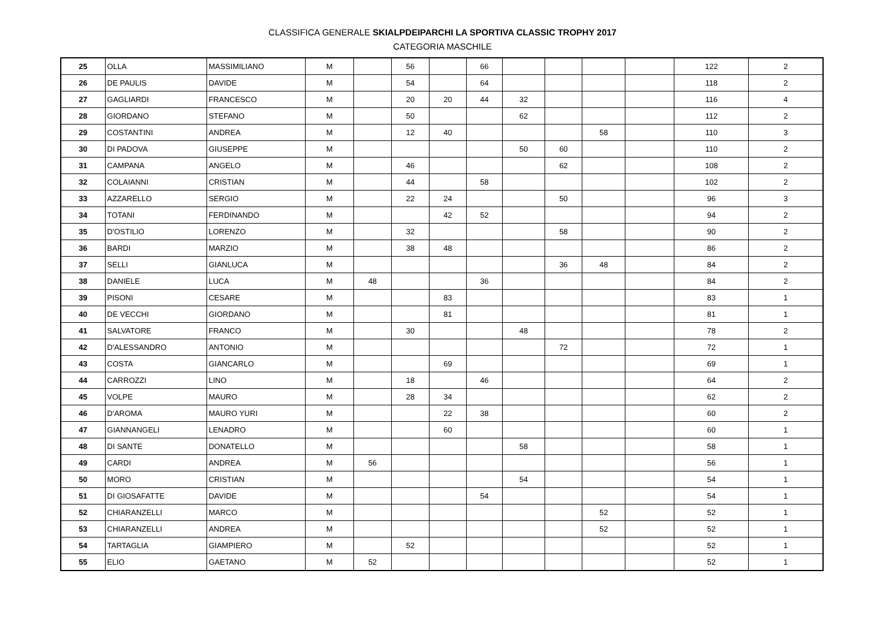CLASSIFICA GENERALE SKIALPDEIPARCHI LA SPORTIVA CLASSIC TROPHY 2017
CATEGORIA MASCHILE
| 25 | OLLA | MASSIMILIANO | M | | 56 | | 66 | | | | | 122 | 2 |
| 26 | DE PAULIS | DAVIDE | M | | 54 | | 64 | | | | | 118 | 2 |
| 27 | GAGLIARDI | FRANCESCO | M | | 20 | 20 | 44 | 32 | | | | 116 | 4 |
| 28 | GIORDANO | STEFANO | M | | 50 | | | 62 | | | | 112 | 2 |
| 29 | COSTANTINI | ANDREA | M | | 12 | 40 | | | | 58 | | 110 | 3 |
| 30 | DI PADOVA | GIUSEPPE | M | | | | | 50 | 60 | | | 110 | 2 |
| 31 | CAMPANA | ANGELO | M | | 46 | | | | 62 | | | 108 | 2 |
| 32 | COLAIANNI | CRISTIAN | M | | 44 | | 58 | | | | | 102 | 2 |
| 33 | AZZARELLO | SERGIO | M | | 22 | 24 | | | 50 | | | 96 | 3 |
| 34 | TOTANI | FERDINANDO | M | | | 42 | 52 | | | | | 94 | 2 |
| 35 | D'OSTILIO | LORENZO | M | | 32 | | | | 58 | | | 90 | 2 |
| 36 | BARDI | MARZIO | M | | 38 | 48 | | | | | | 86 | 2 |
| 37 | SELLI | GIANLUCA | M | | | | | | 36 | 48 | | 84 | 2 |
| 38 | DANIELE | LUCA | M | 48 | | | 36 | | | | | 84 | 2 |
| 39 | PISONI | CESARE | M | | | 83 | | | | | | 83 | 1 |
| 40 | DE VECCHI | GIORDANO | M | | | 81 | | | | | | 81 | 1 |
| 41 | SALVATORE | FRANCO | M | | 30 | | | 48 | | | | 78 | 2 |
| 42 | D'ALESSANDRO | ANTONIO | M | | | | | | 72 | | | 72 | 1 |
| 43 | COSTA | GIANCARLO | M | | | 69 | | | | | | 69 | 1 |
| 44 | CARROZZI | LINO | M | | 18 | | 46 | | | | | 64 | 2 |
| 45 | VOLPE | MAURO | M | | 28 | 34 | | | | | | 62 | 2 |
| 46 | D'AROMA | MAURO YURI | M | | | 22 | 38 | | | | | 60 | 2 |
| 47 | GIANNANGELI | LENADRO | M | | | 60 | | | | | | 60 | 1 |
| 48 | DI SANTE | DONATELLO | M | | | | | 58 | | | | 58 | 1 |
| 49 | CARDI | ANDREA | M | 56 | | | | | | | | 56 | 1 |
| 50 | MORO | CRISTIAN | M | | | | | 54 | | | | 54 | 1 |
| 51 | DI GIOSAFATTE | DAVIDE | M | | | | 54 | | | | | 54 | 1 |
| 52 | CHIARANZELLI | MARCO | M | | | | | | | 52 | | 52 | 1 |
| 53 | CHIARANZELLI | ANDREA | M | | | | | | | 52 | | 52 | 1 |
| 54 | TARTAGLIA | GIAMPIERO | M | | 52 | | | | | | | 52 | 1 |
| 55 | ELIO | GAETANO | M | 52 | | | | | | | | 52 | 1 |